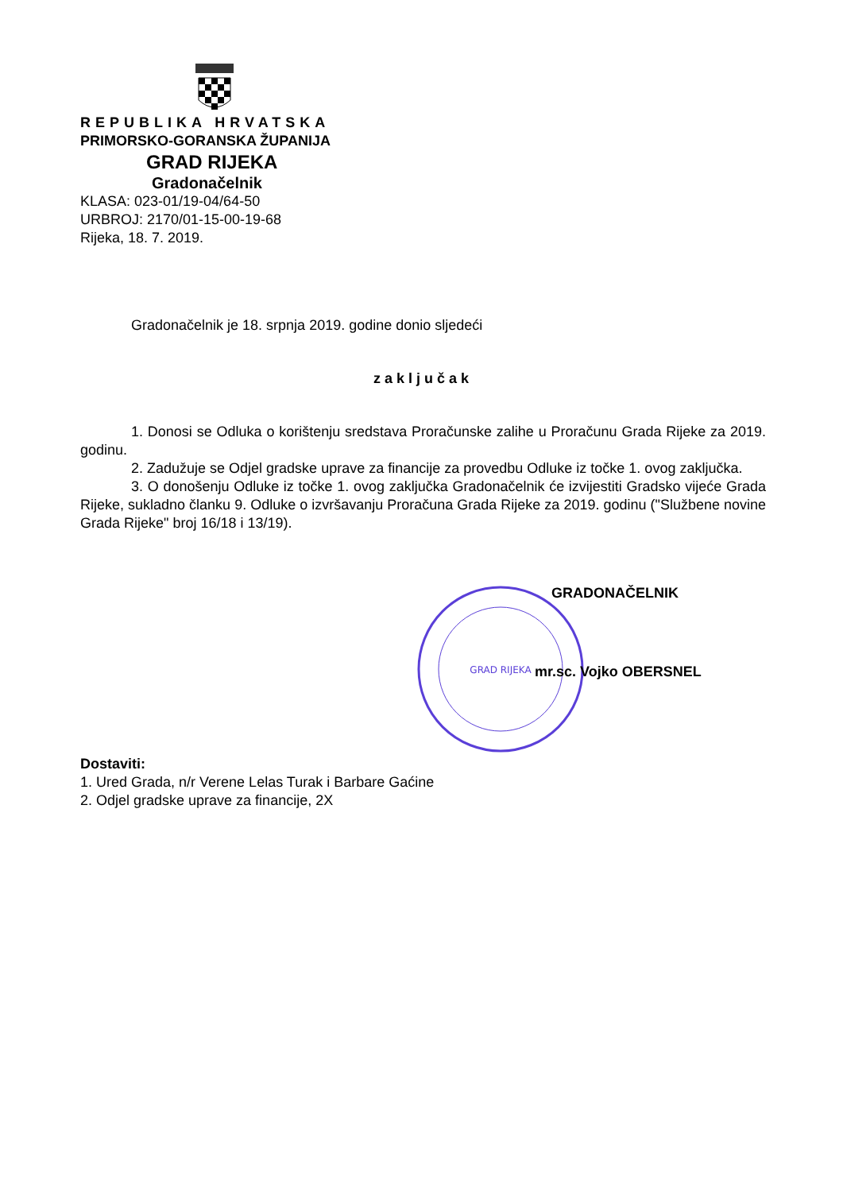REPUBLIKA HRVATSKA
PRIMORSKO-GORANSKA ŽUPANIJA
GRAD RIJEKA
Gradonačelnik
KLASA: 023-01/19-04/64-50
URBROJ: 2170/01-15-00-19-68
Rijeka, 18. 7. 2019.
Gradonačelnik je 18. srpnja 2019. godine donio sljedeći
zaključak
1. Donosi se Odluka o korištenju sredstava Proračunske zalihe u Proračunu Grada Rijeke za 2019. godinu.
2. Zadužuje se Odjel gradske uprave za financije za provedbu Odluke iz točke 1. ovog zaključka.
3. O donošenju Odluke iz točke 1. ovog zaključka Gradonačelnik će izvijestiti Gradsko vijeće Grada Rijeke, sukladno članku 9. Odluke o izvršavanju Proračuna Grada Rijeke za 2019. godinu ("Službene novine Grada Rijeke" broj 16/18 i 13/19).
GRAD RIJEKA
GRADONAČELNIK
mr.sc. Vojko OBERSNEL
Dostaviti:
1. Ured Grada, n/r Verene Lelas Turak i Barbare Gaćine
2. Odjel gradske uprave za financije, 2X